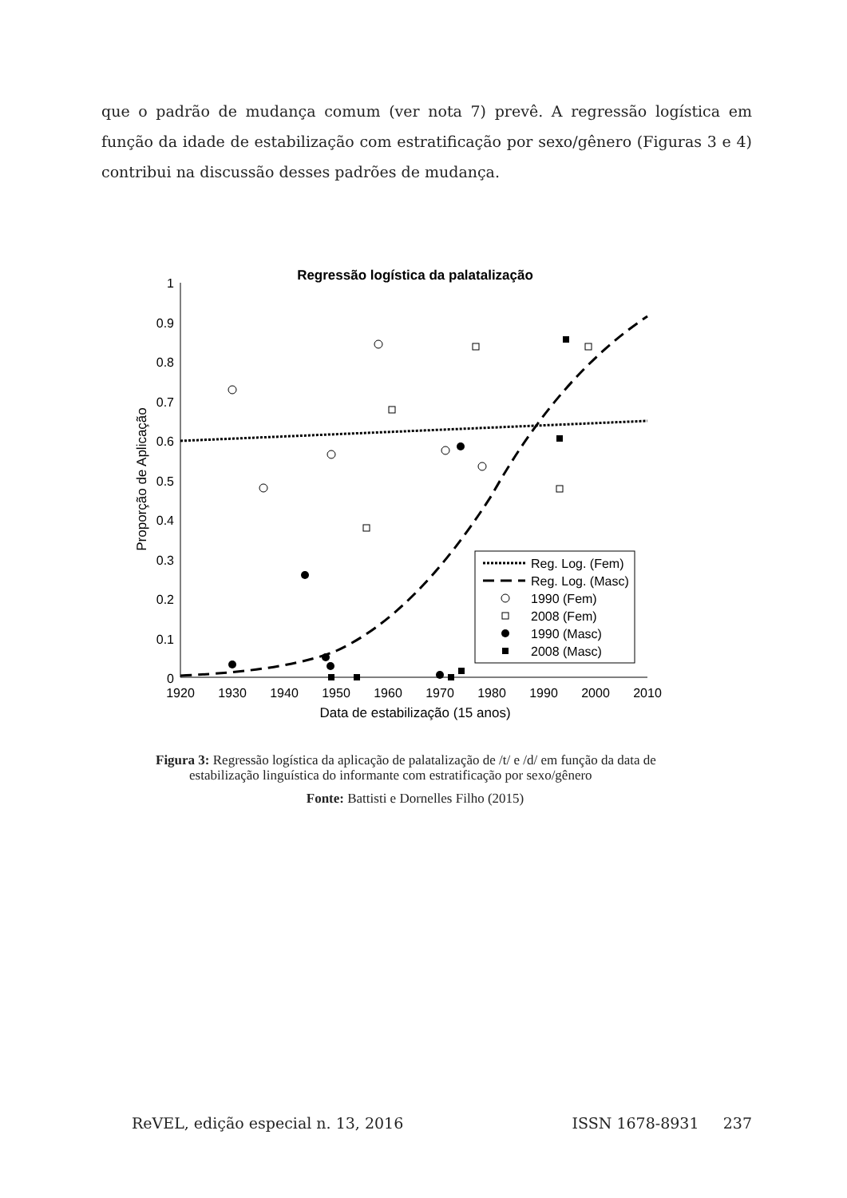que o padrão de mudança comum (ver nota 7) prevê. A regressão logística em função da idade de estabilização com estratificação por sexo/gênero (Figuras 3 e 4) contribui na discussão desses padrões de mudança.
Regressão logística da palatalização
1
0.9
0.8
0.7
0.6
0.5
0.4
0.3
0.2
0.1
0
1920
1930
1940
1950
1960
1970
1980
1990
2000
2010
Data de estabilização (15 anos)
Proporção de Aplicação
Reg. Log. (Fem)
Reg. Log. (Masc)
1990 (Fem)
2008 (Fem)
1990 (Masc)
2008 (Masc)
Figura 3: Regressão logística da aplicação de palatalização de /t/ e /d/ em função da data de
estabilização linguística do informante com estratificação por sexo/gênero
Fonte: Battisti e Dornelles Filho (2015)
ReVEL, edição especial n. 13, 2016 ISSN 1678-8931 237